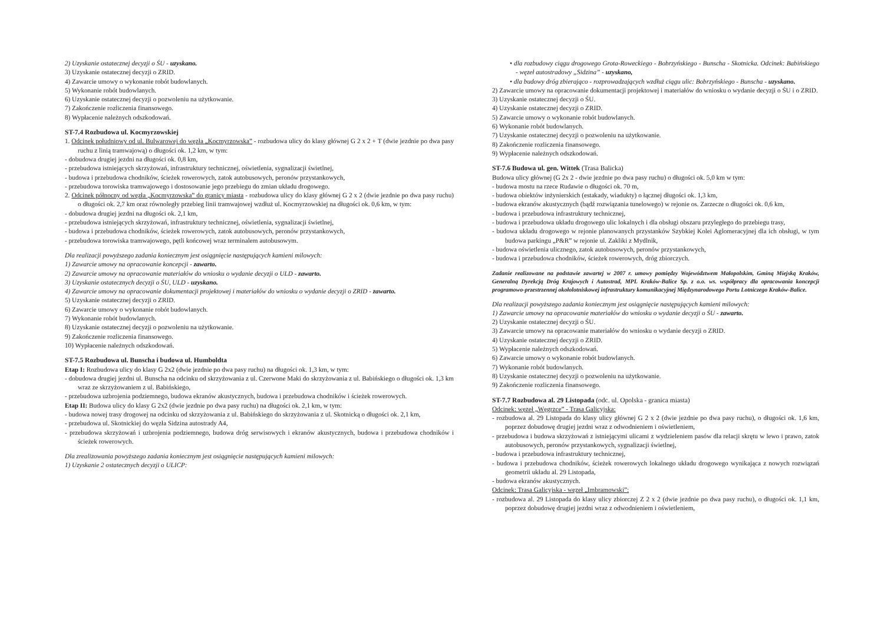2) Uzyskanie ostatecznej decyzji o ŚU - uzyskano.
3) Uzyskanie ostatecznej decyzji o ZRID.
4) Zawarcie umowy o wykonanie robót budowlanych.
5) Wykonanie robót budowlanych.
6) Uzyskanie ostatecznej decyzji o pozwoleniu na użytkowanie.
7) Zakończenie rozliczenia finansowego.
8) Wypłacenie należnych odszkodowań.
ST-7.4 Rozbudowa ul. Kocmyrzowskiej
1. Odcinek południowy od ul. Bulwarowej do węzła „Kocmyrzowska” - rozbudowa ulicy do klasy głównej G 2 x 2 + T (dwie jezdnie po dwa pasy ruchu z linią tramwajową) o długości ok. 1,2 km, w tym:
- dobudowa drugiej jezdni na długości ok. 0,8 km,
- przebudowa istniejących skrzyżowań, infrastruktury technicznej, oświetlenia, sygnalizacji świetlnej,
- budowa i przebudowa chodników, ścieżek rowerowych, zatok autobusowych, peronów przystankowych,
- przebudowa torowiska tramwajowego i dostosowanie jego przebiegu do zmian układu drogowego.
2. Odcinek północny od węzła „Kocmyrzowska” do granicy miasta - rozbudowa ulicy do klasy głównej G 2 x 2 (dwie jezdnie po dwa pasy ruchu) o długości ok. 2,7 km oraz równoległy przebieg linii tramwajowej wzdłuż ul. Kocmyrzowskiej na długości ok. 0,6 km, w tym:
- dobudowa drugiej jezdni na długości ok. 2,1 km,
- przebudowa istniejących skrzyżowań, infrastruktury technicznej, oświetlenia, sygnalizacji świetlnej,
- budowa i przebudowa chodników, ścieżek rowerowych, zatok autobusowych, peronów przystankowych,
- przebudowa torowiska tramwajowego, pętli końcowej wraz terminalem autobusowym.
Dla realizacji powyższego zadania koniecznym jest osiągnięcie następujących kamieni milowych:
1) Zawarcie umowy na opracowanie koncepcji - zawarto.
2) Zawarcie umowy na opracowanie materiałów do wniosku o wydanie decyzji o ULD - zawarto.
3) Uzyskanie ostatecznych decyzji o ŚU, ULD - uzyskano.
4) Zawarcie umowy na opracowanie dokumentacji projektowej i materiałów do wniosku o wydanie decyzji o ZRID - zawarto.
5) Uzyskanie ostatecznej decyzji o ZRID.
6) Zawarcie umowy o wykonanie robót budowlanych.
7) Wykonanie robót budowlanych.
8) Uzyskanie ostatecznej decyzji o pozwoleniu na użytkowanie.
9) Zakończenie rozliczenia finansowego.
10) Wypłacenie należnych odszkodowań.
ST-7.5 Rozbudowa ul. Bunscha i budowa ul. Humboldta
Etap I: Rozbudowa ulicy do klasy G 2x2 (dwie jezdnie po dwa pasy ruchu) na długości ok. 1,3 km, w tym:
- dobudowa drugiej jezdni ul. Bunscha na odcinku od skrzyżowania z ul. Czerwone Maki do skrzyżowania z ul. Babińskiego o długości ok. 1,3 km wraz ze skrzyżowaniem z ul. Babińskiego,
- przebudowa uzbrojenia podziemnego, budowa ekranów akustycznych, budowa i przebudowa chodników i ścieżek rowerowych.
Etap II: Budowa ulicy do klasy G 2x2 (dwie jezdnie po dwa pasy ruchu) na długości ok. 2,1 km, w tym:
- budowa nowej trasy drogowej na odcinku od skrzyżowania z ul. Babińskiego do skrzyżowania z ul. Skotnicką o długości ok. 2,1 km,
- przebudowa ul. Skotnickiej do węzła Sidzina autostrady A4,
- przebudowa skrzyżowań i uzbrojenia podziemnego, budowa dróg serwisowych i ekranów akustycznych, budowa i przebudowa chodników i ścieżek rowerowych.
Dla zrealizowania powyższego zadania koniecznym jest osiągnięcie następujących kamieni milowych:
1) Uzyskanie 2 ostatecznych decyzji o ULICP:
• dla rozbudowy ciągu drogowego Grota-Roweckiego - Bobrzyńskiego - Bunscha - Skotnicka. Odcinek: Babińskiego - węzeł autostradowy „Sidzina” - uzyskano,
• dla budowy dróg zbierająco - rozprowadzających wzdłuż ciągu ulic: Bobrzyńskiego - Bunscha - uzyskano.
2) Zawarcie umowy na opracowanie dokumentacji projektowej i materiałów do wniosku o wydanie decyzji o ŚU i o ZRID.
3) Uzyskanie ostatecznej decyzji o ŚU.
4) Uzyskanie ostatecznej decyzji o ZRID.
5) Zawarcie umowy o wykonanie robót budowlanych.
6) Wykonanie robót budowlanych.
7) Uzyskanie ostatecznej decyzji o pozwoleniu na użytkowanie.
8) Zakończenie rozliczenia finansowego.
9) Wypłacenie należnych odszkodowań.
ST-7.6 Budowa ul. gen. Wittek (Trasa Balicka)
Budowa ulicy głównej (G 2x 2 - dwie jezdnie po dwa pasy ruchu) o długości ok. 5,0 km w tym:
- budowa mostu na rzece Rudawie o długości ok. 70 m,
- budowa obiektów inżynierskich (estakady, wiadukty) o łącznej długości ok. 1,3 km,
- budowa ekranów akustycznych (bądź rozwiązania tunelowego) w rejonie os. Zarzecze o długości ok. 0,6 km,
- budowa i przebudowa infrastruktury technicznej,
- budowa i przebudowa układu drogowego ulic lokalnych i dla obsługi obszaru przyległego do przebiegu trasy,
- budowa układu drogowego w rejonie planowanych przystanków Szybkiej Kolei Aglomeracyjnej dla ich obsługi, w tym budowa parkingu „P&R” w rejonie ul. Zakliki z Mydlnik,
- budowa oświetlenia ulicznego, zatok autobusowych, peronów przystankowych,
- budowa i przebudowa chodników, ścieżek rowerowych, dróg zbiorczych.
Zadanie realizowane na podstawie zawartej w 2007 r. umowy pomiędzy Województwem Małopolskim, Gminą Miejską Kraków, Generalną Dyrekcją Dróg Krajowych i Autostrad, MPL Kraków-Balice Sp. z o.o. ws. współpracy dla opracowania koncepcji programowo-przestrzennej okołolotniskowej infrastruktury komunikacyjnej Międzynarodowego Portu Lotniczego Kraków-Balice.
Dla realizacji powyższego zadania koniecznym jest osiągnięcie następujących kamieni milowych:
1) Zawarcie umowy na opracowanie materiałów do wniosku o wydanie decyzji o ŚU - zawarto.
2) Uzyskanie ostatecznej decyzji o ŚU.
3) Zawarcie umowy na opracowanie materiałów do wniosku o wydanie decyzji o ZRID.
4) Uzyskanie ostatecznej decyzji o ZRID.
5) Wypłacenie należnych odszkodowań.
6) Zawarcie umowy o wykonanie robót budowlanych.
7) Wykonanie robót budowlanych.
8) Uzyskanie ostatecznej decyzji o pozwoleniu na użytkowanie.
9) Zakończenie rozliczenia finansowego.
ST-7.7 Rozbudowa al. 29 Listopada (odc. ul. Opolska - granica miasta)
Odcinek: węzeł „Węgrzce” - Trasa Galicyjska:
- rozbudowa al. 29 Listopada do klasy ulicy głównej G 2 x 2 (dwie jezdnie po dwa pasy ruchu), o długości ok. 1,6 km, poprzez dobudowę drugiej jezdni wraz z odwodnieniem i oświetleniem,
- przebudowa i budowa skrzyżowań z istniejącymi ulicami z wydzieleniem pasów dla relacji skrętu w lewo i prawo, zatok autobusowych, peronów przystankowych, sygnalizacji świetlnej,
- budowa i przebudowa infrastruktury technicznej,
- budowa i przebudowa chodników, ścieżek rowerowych lokalnego układu drogowego wynikająca z nowych rozwiązań geometrii układu al. 29 Listopada,
- budowa ekranów akustycznych.
Odcinek: Trasa Galicyjska - węzeł „Imbramowski”:
- rozbudowa al. 29 Listopada do klasy ulicy zbiorczej Z 2 x 2 (dwie jezdnie po dwa pasy ruchu), o długości ok. 1,1 km, poprzez dobudowę drugiej jezdni wraz z odwodnieniem i oświetleniem,